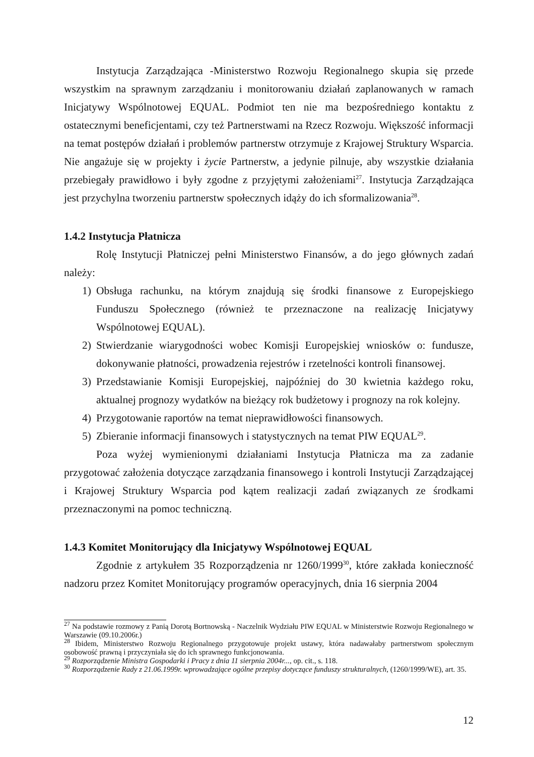Instytucja Zarządzająca -Ministerstwo Rozwoju Regionalnego skupia się przede wszystkim na sprawnym zarządzaniu i monitorowaniu działań zaplanowanych w ramach Inicjatywy Wspólnotowej EQUAL. Podmiot ten nie ma bezpośredniego kontaktu z ostatecznymi beneficjentami, czy też Partnerstwami na Rzecz Rozwoju. Większość informacji na temat postępów działań i problemów partnerstw otrzymuje z Krajowej Struktury Wsparcia. Nie angażuje się w projekty i życie Partnerstw, a jedynie pilnuje, aby wszystkie działania przebiegały prawidłowo i były zgodne z przyjętymi założeniami<sup>27</sup>. Instytucja Zarządzająca jest przychylna tworzeniu partnerstw społecznych idąży do ich sformalizowania<sup>28</sup>.
1.4.2 Instytucja Płatnicza
Rolę Instytucji Płatniczej pełni Ministerstwo Finansów, a do jego głównych zadań należy:
1) Obsługa rachunku, na którym znajdują się środki finansowe z Europejskiego Funduszu Społecznego (również te przeznaczone na realizację Inicjatywy Wspólnotowej EQUAL).
2) Stwierdzanie wiarygodności wobec Komisji Europejskiej wniosków o: fundusze, dokonywanie płatności, prowadzenia rejestrów i rzetelności kontroli finansowej.
3) Przedstawianie Komisji Europejskiej, najpóźniej do 30 kwietnia każdego roku, aktualnej prognozy wydatków na bieżący rok budżetowy i prognozy na rok kolejny.
4) Przygotowanie raportów na temat nieprawidłowości finansowych.
5) Zbieranie informacji finansowych i statystycznych na temat PIW EQUAL<sup>29</sup>.
Poza wyżej wymienionymi działaniami Instytucja Płatnicza ma za zadanie przygotować założenia dotyczące zarządzania finansowego i kontroli Instytucji Zarządzającej i Krajowej Struktury Wsparcia pod kątem realizacji zadań związanych ze środkami przeznaczonymi na pomoc techniczną.
1.4.3 Komitet Monitorujący dla Inicjatywy Wspólnotowej EQUAL
Zgodnie z artykułem 35 Rozporządzenia nr 1260/1999<sup>30</sup>, które zakłada konieczność nadzoru przez Komitet Monitorujący programów operacyjnych, dnia 16 sierpnia 2004
<sup>27</sup> Na podstawie rozmowy z Panią Dorotą Bortnowską - Naczelnik Wydziału PIW EQUAL w Ministerstwie Rozwoju Regionalnego w Warszawie (09.10.2006r.)
<sup>28</sup> Ibidem, Ministerstwo Rozwoju Regionalnego przygotowuje projekt ustawy, która nadawałaby partnerstwom społecznym osobowość prawną i przyczyniała się do ich sprawnego funkcjonowania.
<sup>29</sup> Rozporządzenie Ministra Gospodarki i Pracy z dnia 11 sierpnia 2004r..., op. cit., s. 118.
<sup>30</sup> Rozporządzenie Rady z 21.06.1999r. wprowadzające ogólne przepisy dotyczące funduszy strukturalnych, (1260/1999/WE), art. 35.
12